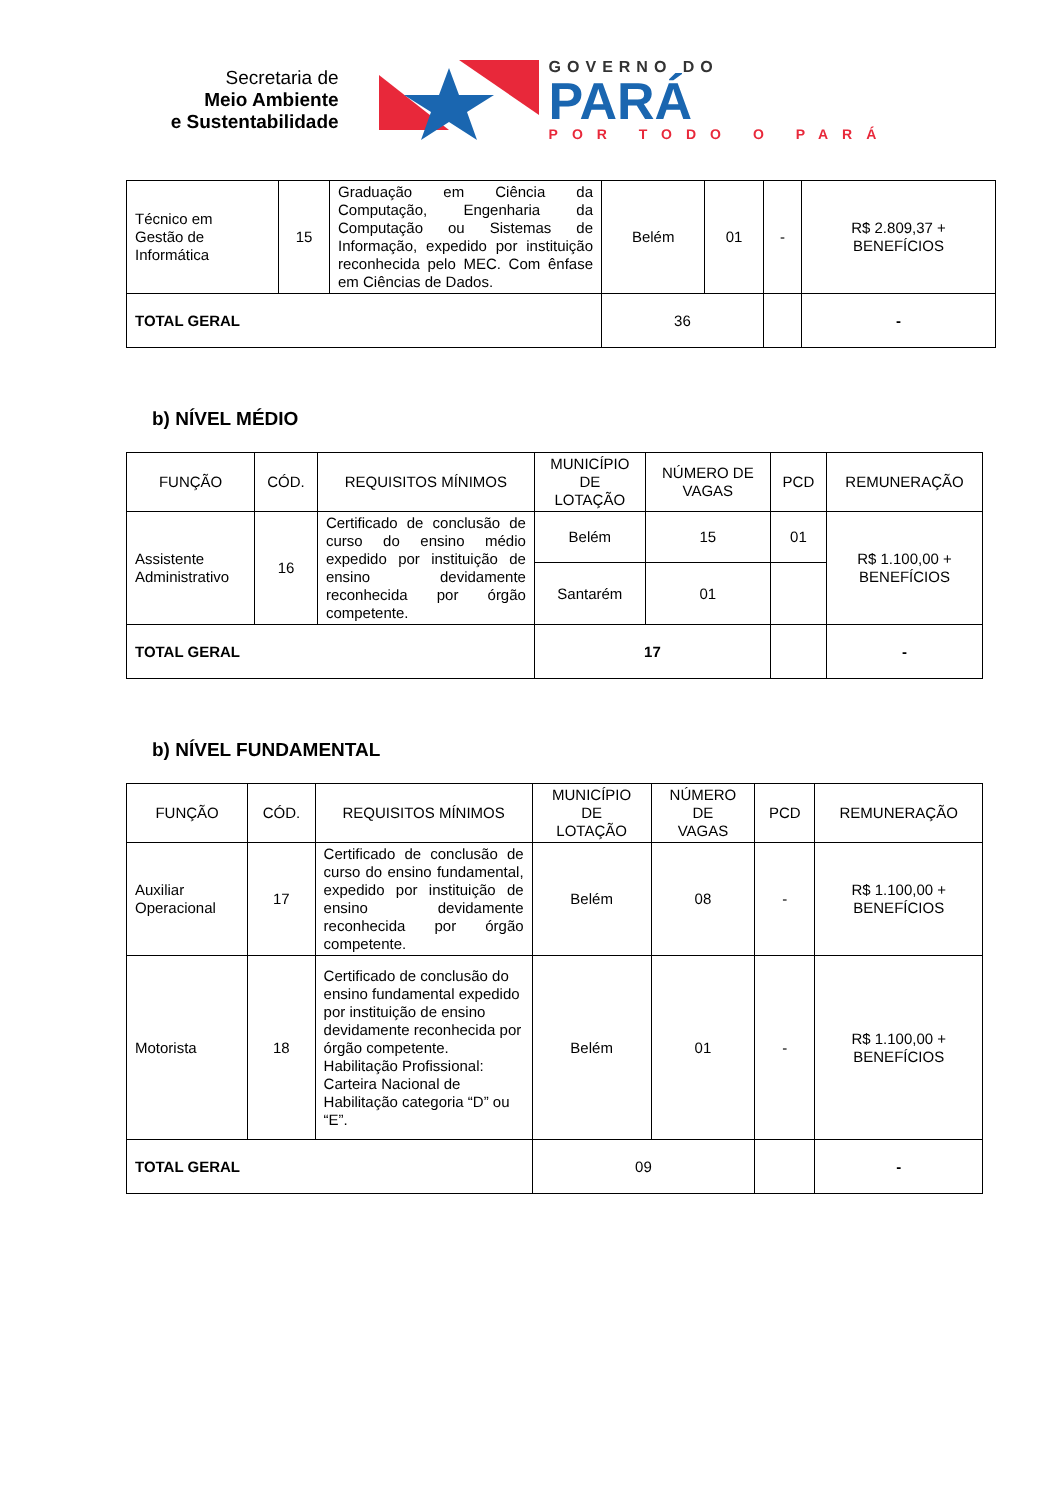Secretaria de
Meio Ambiente
e Sustentabilidade
GOVERNO DO
PARÁ
POR TODO O PARÁ
| Técnico em Gestão de Informática | 15 | Graduação em Ciência da Computação, Engenharia da Computação ou Sistemas de Informação, expedido por instituição reconhecida pelo MEC. Com ênfase em Ciências de Dados. | Belém | 01 | - | R$ 2.809,37 + BENEFÍCIOS |
| TOTAL GERAL | | | 36 | | | - |
b) NÍVEL MÉDIO
| FUNÇÃO | CÓD. | REQUISITOS MÍNIMOS | MUNICÍPIO DE LOTAÇÃO | NÚMERO DE VAGAS | PCD | REMUNERAÇÃO |
| --- | --- | --- | --- | --- | --- | --- |
| Assistente Administrativo | 16 | Certificado de conclusão de curso do ensino médio expedido por instituição de ensino devidamente reconhecida por órgão competente. | Belém | 15 | 01 | R$ 1.100,00 + BENEFÍCIOS |
| | | | Santarém | 01 | | |
| TOTAL GERAL | | | 17 | | | - |
b) NÍVEL FUNDAMENTAL
| FUNÇÃO | CÓD. | REQUISITOS MÍNIMOS | MUNICÍPIO DE LOTAÇÃO | NÚMERO DE VAGAS | PCD | REMUNERAÇÃO |
| --- | --- | --- | --- | --- | --- | --- |
| Auxiliar Operacional | 17 | Certificado de conclusão de curso do ensino fundamental, expedido por instituição de ensino devidamente reconhecida por órgão competente. | Belém | 08 | - | R$ 1.100,00 + BENEFÍCIOS |
| Motorista | 18 | Certificado de conclusão do ensino fundamental expedido por instituição de ensino devidamente reconhecida por órgão competente. Habilitação Profissional: Carteira Nacional de Habilitação categoria “D” ou “E”. | Belém | 01 | - | R$ 1.100,00 + BENEFÍCIOS |
| TOTAL GERAL | | | 09 | | | - |